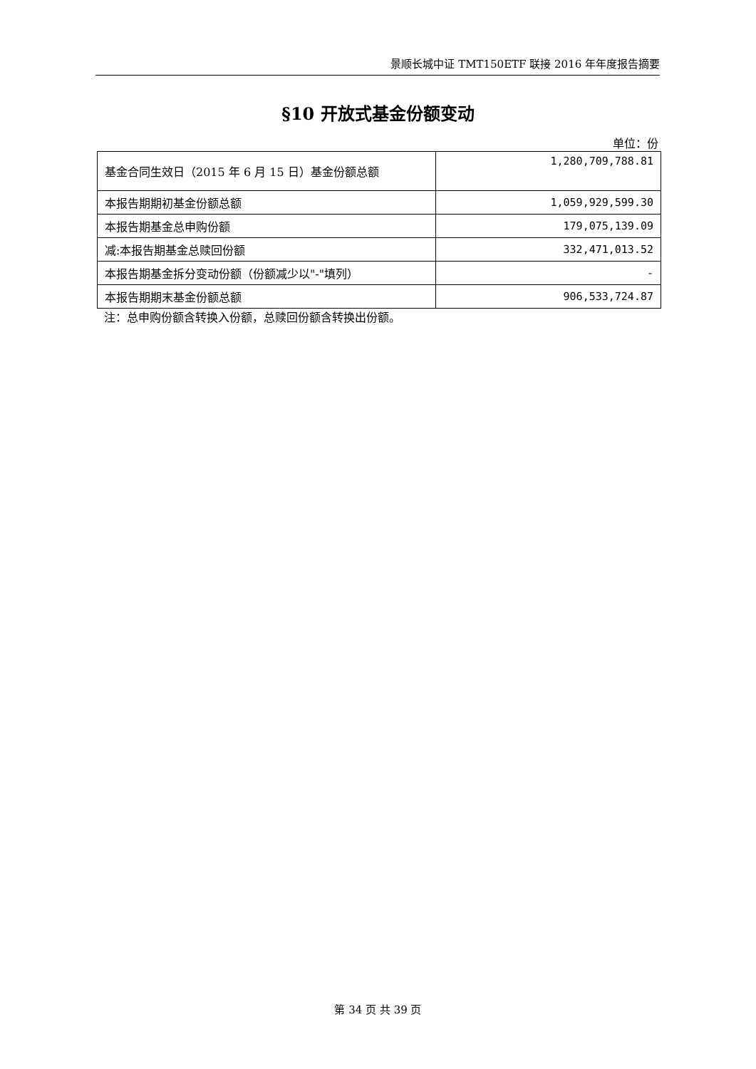景顺长城中证 TMT150ETF 联接 2016 年年度报告摘要
§10 开放式基金份额变动
单位：份
| 基金合同生效日（2015 年 6 月 15 日）基金份额总额 | 1,280,709,788.81 |
| 本报告期期初基金份额总额 | 1,059,929,599.30 |
| 本报告期基金总申购份额 | 179,075,139.09 |
| 减:本报告期基金总赎回份额 | 332,471,013.52 |
| 本报告期基金拆分变动份额（份额减少以"-"填列） | - |
| 本报告期期末基金份额总额 | 906,533,724.87 |
注：总申购份额含转换入份额，总赎回份额含转换出份额。
第 34 页 共 39 页